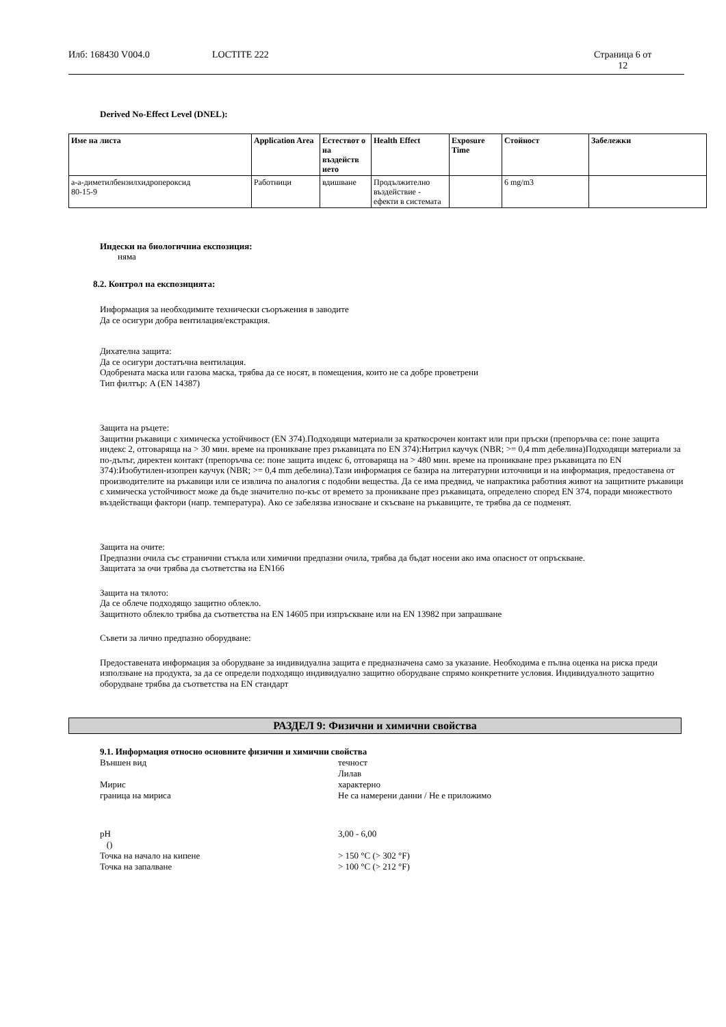Илб: 168430 V004.0 LOCTITE 222 Страница 6 от
12
Derived No-Effect Level (DNEL):
| Име на листа | Application Area | Естествот о на въздейств ието | Health Effect | Exposure Time | Стойност | Забележки |
| --- | --- | --- | --- | --- | --- | --- |
| a-a-диметилбензилхидропероксид 80-15-9 | Работници | вдишване | Продължително въздействие - ефекти в системата | | 6 mg/m3 | |
Индески на биологичниа експозиция:
няма
8.2. Контрол на експозицията:
Информация за необходимите технически съоръжения в заводите
Да се осигури добра вентилация/екстракция.
Дихателна защита:
Да се осигури достатъчна вентилация.
Одобрената маска или газова маска, трябва да се носят, в помещения, които не са добре проветрени
Тип филтър: A (EN 14387)
Защита на ръцете:
Защитни ръкавици с химическа устойчивост (EN 374).Подходящи материали за краткосрочен контакт или при пръски (препоръчва се: поне защита индекс 2, отговаряща на > 30 мин. време на проникване през ръкавицата по EN 374):Нитрил каучук (NBR; >= 0,4 mm дебелина)Подходящи материали за по-дълъг, директен контакт (препоръчва се: поне защита индекс 6, отговаряща на > 480 мин. време на проникване през ръкавицата по EN 374):Изобутилен-изопрен каучук (NBR; >= 0,4 mm дебелина).Тази информация се базира на литературни източници и на информация, предоставена от производителите на ръкавици или се извлича по аналогия с подобни вещества. Да се има предвид, че напрактика работния живот на защитните ръкавици с химическа устойчивост може да бъде значително по-къс от времето за проникване през ръкавицата, определено според EN 374, поради множеството въздействащи фактори (напр. температура). Ако се забелязва износване и скъсване на ръкавиците, те трябва да се подменят.
Защита на очите:
Предпазни очила със странични стъкла или химични предпазни очила, трябва да бъдат носени ако има опасност от опръскване.
Защитата за очи трябва да съответства на EN166
Защита на тялото:
Да се облече подходящо защитно облекло.
Защитното облекло трябва да съответства на EN 14605 при изпръскване или на EN 13982 при запрашване
Съвети за лично предпазно оборудване:
Предоставената информация за оборудване за индивидуална защита е предназначена само за указание. Необходима е пълна оценка на риска преди използване на продукта, за да се определи подходящо индивидуално защитно оборудване спрямо конкретните условия. Индивидуалното защитно оборудване трябва да съответства на EN стандарт
РАЗДЕЛ 9: Физични и химични свойства
9.1. Информация относно основните физични и химични свойства
Външен вид течност
Лилав
Мирис характерно
граница на мириса Не са намерени данни / Не е приложимо
pH
()
3,00 - 6,00
Точка на начало на кипене > 150 °C (> 302 °F)
Точка на запалване > 100 °C (> 212 °F)